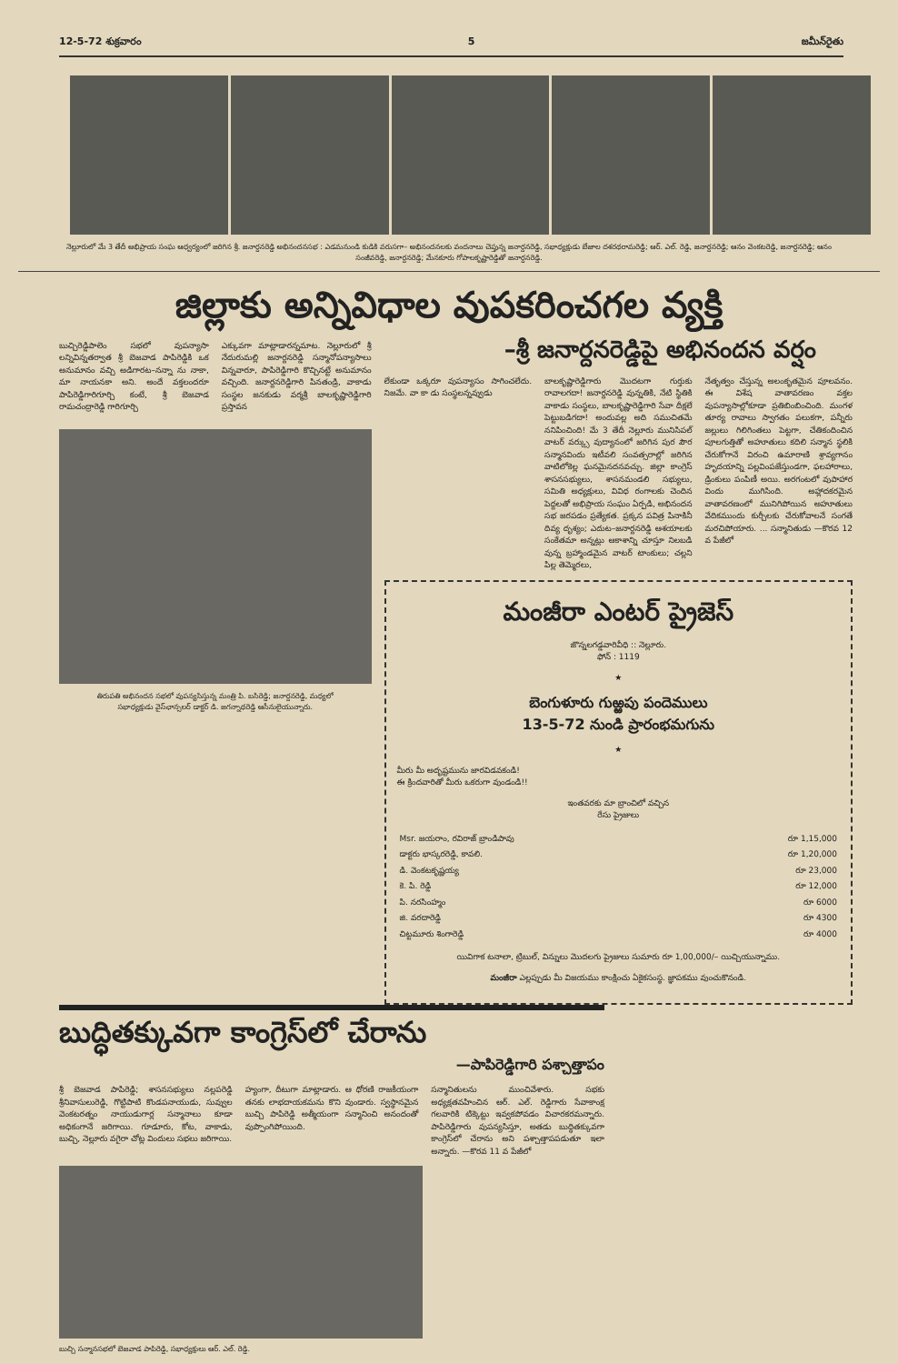12-5-72 శుక్రవారం 5 జమీన్‌రైతు
నెల్లూరులో మే 3 తేదీ అభిప్రాయ సంఘ ఆధ్వర్యంలో జరిగిన శ్రీ. జనార్దనరెడ్డి అభినందనసభ : ఎడమనుండి కుడికి వరుసగా– అభినందనలకు వందనాలు చెప్తున్న జనార్దనరెడ్డి, సభాధ్యక్షుడు బేజాల దశరథరామరెడ్డి; ఆర్. ఎల్. రెడ్డి, జనార్దనరెడ్డి; ఆనం వెంకటరెడ్డి, జనార్దనరెడ్డి; ఆనం సంజీవరెడ్డి, జనార్దనరెడ్డి; మేనకూరు గోపాలకృష్ణారెడ్డితో జనార్దనరెడ్డి.
జిల్లాకు అన్నివిధాల వుపకరించగల వ్యక్తి
బుచ్చిరెడ్డిపాలెం సభలో వుపన్యాసా లన్నివిన్నతర్వాత శ్రీ బెజవాడ పాపిరెడ్డికి ఒక అనుమానం వచ్చి అడిగారట–నన్నా ను నాకా, మా నాయనకా అని. అందే వక్తలందరూ పాపిరెడ్డిగారిగూర్చి కంటే, శ్రీ బెజవాడ రామచంద్రారెడ్డి గారిగూర్చి
ఎక్కువగా మాట్లాడారన్నమాట. నెల్లూరులో శ్రీ నేదురుమల్లి జనార్దనరెడ్డి సన్మానోపన్యాసాలు విన్నవారూ, పాపిరెడ్డిగారి కొచ్చినట్టే అనుమానం వచ్చింది. జనార్దనరెడ్డిగారి పినతండ్రి, వాకాడు సంస్థల జనకుడు వర్మశ్రీ బాలకృష్ణారెడ్డిగారి ప్రస్తావన
తిరుపతి అభినందన సభలో వుపన్యసిస్తున్న మంత్రి పి. బసిరెడ్డి; జనార్దనరెడ్డి, మధ్యలో సభాధ్యక్షుడు వైస్‌ఛాన్సలర్ డాక్టర్ డి. జగన్నాథరెడ్డి ఆసీనులైయున్నారు.
–శ్రీ జనార్దనరెడ్డిపై అభినందన వర్షం
లేకుండా ఒక్కరూ వుపన్యాసం సాగించలేదు. నిజమే. వా కా డు సంస్థలన్నవ్వుడు
బాలకృష్ణారెడ్డిగారు మొదటగా గుర్తుకు రావాలగదా! జనార్దనరెడ్డి వున్నతికి, నేటి స్థితికి వాకాడు సంస్థలు, బాలకృష్ణారెడ్డిగారి సేవా దీక్షలే పెట్టుబడిగదా! అందువల్ల అది సముచితమే ననిపించింది! మే 3 తేదీ నెల్లూరు మునిసిపల్ వాటర్ వర్క్సు వుద్యానంలో జరిగిన పుర పౌర సన్మానవిందు ఇటీవలి సంవత్సరాల్లో జరిగిన వాటిలోకెల్ల ఘనమైనదనవచ్చు. జిల్లా కాంగ్రెస్ శాసనసభ్యులు, శాసనమండలి సభ్యులు, సమితి అధ్యక్షులు, వివిధ రంగాలకు చెందిన పెద్దలతో అభిప్రాయ సంఘం ఏర్పడి, అభినందన సభ జరపడం ప్రత్యేకత. ప్రక్కన పవిత్ర పినాకినీ దివ్య దృశ్యం; ఎదుట–జనార్దనరెడ్డి ఆశయాలకు సంకేతమా అన్నట్లు ఆకాశాన్ని చూస్తూ నిలబడి వున్న బ్రహ్మాండమైన వాటర్ టాంకులు; చల్లని పిల్ల తెమ్మెరలు,
నేతృత్వం చేస్తున్న అలంకృతమైన పూలవనం. ఈ విశేష వాతావరణం వక్తల వుపన్యాసాల్లోకూడా ప్రతిబింబించింది. మంగళ తూర్య రావాలు స్వాగతం పలుకగా, పన్నీరు జల్లులు గిలిగింతలు పెట్టగా, చేతికందించిన పూలగుత్తితో అహూతులు కదిలి సన్మాన స్థలికి చేరుకోగానే విరంచి ఉమారాణి శ్రావ్యగానం హృదయాన్ని పల్లవింపజేస్తుండగా, ఫలహారాలు, డ్రింకులు పంపిణీ అయి. అరగంటలో వుపాహార విందు ముగిసింది. అహ్లాదకరమైన వాతావరణంలో మునిగిపోయిన అహూతులు వేదికముందు కుర్చీలకు చేరుకోవాలనే సంగతే మరచిపోయారు. ... సన్మానితుడు —కొరవ 12 వ పేజీలో
మంజీరా ఎంటర్ ప్రైజెస్
జొన్నలగడ్డవారివీధి :: నెల్లూరు.
ఫోన్ : 1119
★
బెంగుళూరు గుఱ్ఱపు పందెములు
13-5-72 నుండి ప్రారంభమగును
★
మీరు మీ అదృష్టమును జారవిడవకండి!
ఈ క్రిందవారితో మీరు ఒకరుగా వుండండి!!
ఇంతవరకు మా బ్రాంచిలో వచ్చిన
రేసు ప్రైజులు
| Msr. జయరాం, రవిరాజ్ బ్రాండిపావు | రూ 1,15,000 |
| డాక్టరు భాస్కరరెడ్డి, కావలి. | రూ 1,20,000 |
| డి. వెంకటకృష్ణయ్య | రూ 23,000 |
| కె. పి. రెడ్డి | రూ 12,000 |
| పి. నరసింహ్మం | రూ 6000 |
| జి. వరదారెడ్డి | రూ 4300 |
| చిట్టమూరు శింగారెడ్డి | రూ 4000 |
యివిగాక టనాలా, ట్రిబుల్, విన్నులు మొదలగు ప్రైజులు సుమారు రూ 1,00,000/– యిచ్చియున్నాము.
మంజీరా ఎల్లప్పుడు మీ విజయము కాంక్షించు ఏకైకసంస్థ. జ్ఞాపకము వుంచుకొనండి.
బుద్ధితక్కువగా కాంగ్రెస్‌లో చేరాను
—పాపిరెడ్డిగారి పశ్చాత్తాపం
శ్రీ బెజవాడ పాపిరెడ్డి; శాసనసభ్యులు నల్లపరెడ్డి శ్రీనివాసులురెడ్డి, గొట్టిపాటి కొండపనాయుడు, సువ్వుల వెంకటరత్నం నాయుడుగార్ల సన్మానాలు కూడా అధికంగానే జరిగాయి. గూడూరు, కోట, వాకాడు, బుచ్చి, నెల్లూరు వగైరా చోట్ల విందులు సభలు జరిగాయి.
హ్యంగా, దీటుగా మాట్లాడారు. ఆ ధోరణి రాజకీయంగా తనకు లాభదాయకమను కొని వుండారు. స్వస్థానమైన బుచ్చి పాపిరెడ్డి అత్మీయంగా సన్మానించి అనందంతో వుప్పొంగిపోయింది.
సన్మానితులను ముంచివేశారు. సభకు అధ్యక్షతవహించిన ఆర్. ఎల్. రెడ్డిగారు సేవాకాంక్ష గలవారికి టిక్కెట్టు ఇవ్వకపోవడం విచారకరమన్నారు. పాపిరెడ్డిగారు వుపన్యసిస్తూ, అతడు బుద్ధితక్కువగా కాంగ్రెస్‌లో చేరాను అని పశ్చాత్తాపపడుతూ ఇలా అన్నారు. —కొరవ 11 వ పేజీలో
బుచ్చి సన్మానసభలో బెజవాడ పాపిరెడ్డి, సభాధ్యక్షులు ఆర్. ఎల్. రెడ్డి.